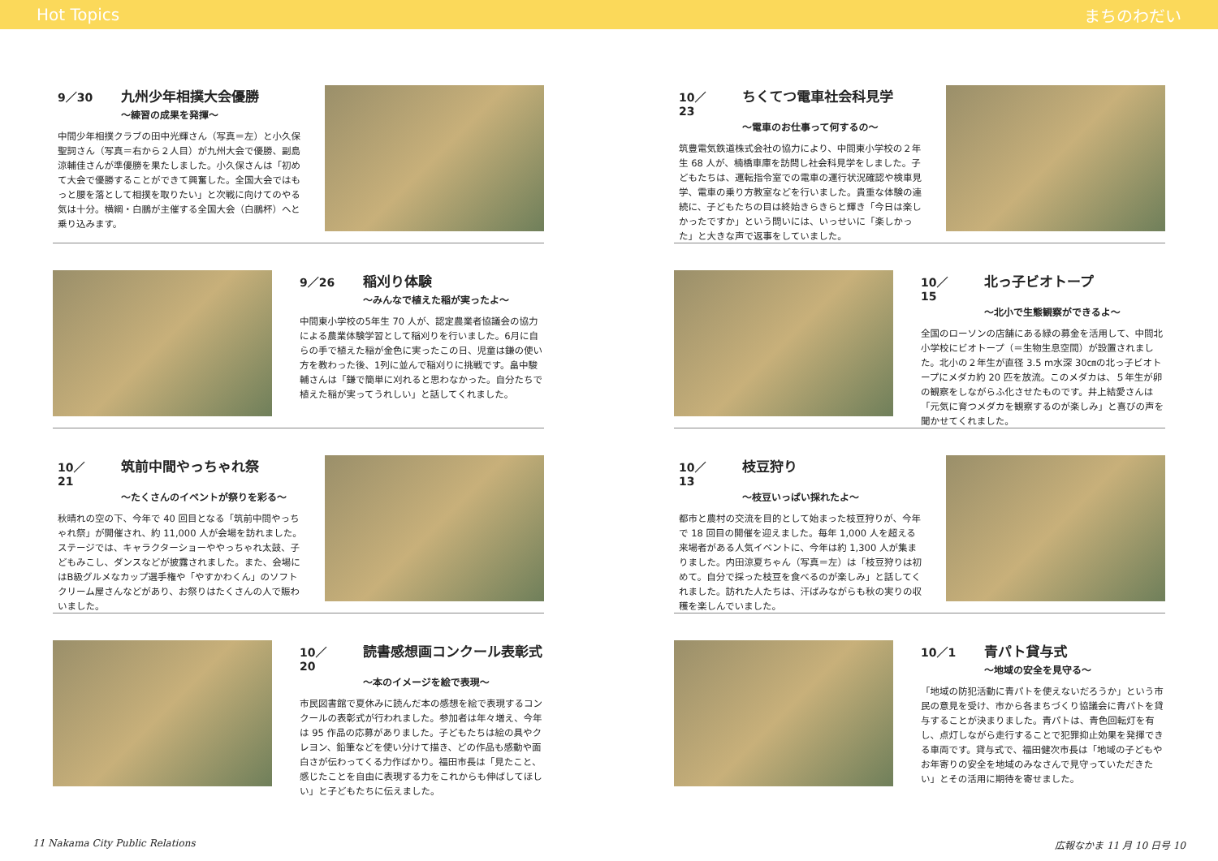Hot Topics まちのわだい
9／30 九州少年相撲大会優勝
～練習の成果を発揮～
中間少年相撲クラブの田中光輝さん（写真＝左）と小久保聖詞さん（写真＝右から２人目）が九州大会で優勝、副島涼輔佳さんが準優勝を果たしました。小久保さんは「初めて大会で優勝することができて興奮した。全国大会ではもっと腰を落として相撲を取りたい」と次戦に向けてのやる気は十分。横綱・白鵬が主催する全国大会（白鵬杯）へと乗り込みます。
9／26 稲刈り体験
～みんなで植えた稲が実ったよ～
中間東小学校の5年生 70 人が、認定農業者協議会の協力による農業体験学習として稲刈りを行いました。6月に自らの手で植えた稲が金色に実ったこの日、児童は鎌の使い方を教わった後、1列に並んで稲刈りに挑戦です。畠中駿輔さんは「鎌で簡単に刈れると思わなかった。自分たちで植えた稲が実ってうれしい」と話してくれました。
10／21 筑前中間やっちゃれ祭
～たくさんのイベントが祭りを彩る～
秋晴れの空の下、今年で 40 回目となる「筑前中間やっちゃれ祭」が開催され、約 11,000 人が会場を訪れました。ステージでは、キャラクターショーややっちゃれ太鼓、子どもみこし、ダンスなどが披露されました。また、会場にはB級グルメなカップ選手権や「やすかわくん」のソフトクリーム屋さんなどがあり、お祭りはたくさんの人で賑わいました。
10／20 読書感想画コンクール表彰式
～本のイメージを絵で表現～
市民図書館で夏休みに読んだ本の感想を絵で表現するコンクールの表彰式が行われました。参加者は年々増え、今年は 95 作品の応募がありました。子どもたちは絵の具やクレヨン、鉛筆などを使い分けて描き、どの作品も感動や面白さが伝わってくる力作ばかり。福田市長は「見たこと、感じたことを自由に表現する力をこれからも伸ばしてほしい」と子どもたちに伝えました。
10／23 ちくてつ電車社会科見学
～電車のお仕事って何するの～
筑豊電気鉄道株式会社の協力により、中間東小学校の２年生 68 人が、楠橋車庫を訪問し社会科見学をしました。子どもたちは、運転指令室での電車の運行状況確認や検車見学、電車の乗り方教室などを行いました。貴重な体験の連続に、子どもたちの目は終始きらきらと輝き「今日は楽しかったですか」という問いには、いっせいに「楽しかった」と大きな声で返事をしていました。
10／15 北っ子ビオトープ
～北小で生態観察ができるよ～
全国のローソンの店舗にある緑の募金を活用して、中間北小学校にビオトープ（＝生物生息空間）が設置されました。北小の２年生が直径 3.5 m水深 30㎝の北っ子ビオトープにメダカ約 20 匹を放流。このメダカは、５年生が卵の観察をしながらふ化させたものです。井上結愛さんは「元気に育つメダカを観察するのが楽しみ」と喜びの声を聞かせてくれました。
10／13 枝豆狩り
～枝豆いっぱい採れたよ～
都市と農村の交流を目的として始まった枝豆狩りが、今年で 18 回目の開催を迎えました。毎年 1,000 人を超える来場者がある人気イベントに、今年は約 1,300 人が集まりました。内田涼夏ちゃん（写真＝左）は「枝豆狩りは初めて。自分で採った枝豆を食べるのが楽しみ」と話してくれました。訪れた人たちは、汗ばみながらも秋の実りの収穫を楽しんでいました。
10／1 青パト貸与式
～地域の安全を見守る～
「地域の防犯活動に青パトを使えないだろうか」という市民の意見を受け、市から各まちづくり協議会に青パトを貸与することが決まりました。青パトは、青色回転灯を有し、点灯しながら走行することで犯罪抑止効果を発揮できる車両です。貸与式で、福田健次市長は「地域の子どもやお年寄りの安全を地域のみなさんで見守っていただきたい」とその活用に期待を寄せました。
11 Nakama City Public Relations 広報なかま 11 月 10 日号 10